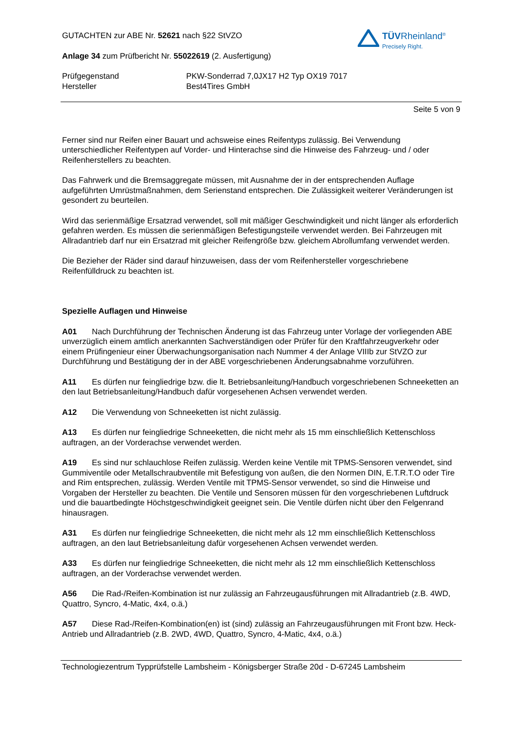TÜVRheinland<sup>®</sup>
Precisely Right.
GUTACHTEN zur ABE Nr. 52621 nach §22 StVZO
Anlage 34 zum Prüfbericht Nr. 55022619 (2. Ausfertigung)
Prüfgegenstand
Hersteller
PKW-Sonderrad 7,0JX17 H2 Typ OX19 7017
Best4Tires GmbH
Seite 5 von 9
Ferner sind nur Reifen einer Bauart und achsweise eines Reifentyps zulässig. Bei Verwendung unterschiedlicher Reifentypen auf Vorder- und Hinterachse sind die Hinweise des Fahrzeug- und / oder Reifenherstellers zu beachten.
Das Fahrwerk und die Bremsaggregate müssen, mit Ausnahme der in der entsprechenden Auflage aufgeführten Umrüstmaßnahmen, dem Serienstand entsprechen. Die Zulässigkeit weiterer Veränderungen ist gesondert zu beurteilen.
Wird das serienmäßige Ersatzrad verwendet, soll mit mäßiger Geschwindigkeit und nicht länger als erforderlich gefahren werden. Es müssen die serienmäßigen Befestigungsteile verwendet werden. Bei Fahrzeugen mit Allradantrieb darf nur ein Ersatzrad mit gleicher Reifengröße bzw. gleichem Abrollumfang verwendet werden.
Die Bezieher der Räder sind darauf hinzuweisen, dass der vom Reifenhersteller vorgeschriebene Reifenfülldruck zu beachten ist.
Spezielle Auflagen und Hinweise
A01 Nach Durchführung der Technischen Änderung ist das Fahrzeug unter Vorlage der vorliegenden ABE unverzüglich einem amtlich anerkannten Sachverständigen oder Prüfer für den Kraftfahrzeugverkehr oder einem Prüfingenieur einer Überwachungsorganisation nach Nummer 4 der Anlage VIIIb zur StVZO zur Durchführung und Bestätigung der in der ABE vorgeschriebenen Änderungsabnahme vorzuführen.
A11 Es dürfen nur feingliedrige bzw. die lt. Betriebsanleitung/Handbuch vorgeschriebenen Schneeketten an den laut Betriebsanleitung/Handbuch dafür vorgesehenen Achsen verwendet werden.
A12 Die Verwendung von Schneeketten ist nicht zulässig.
A13 Es dürfen nur feingliedrige Schneeketten, die nicht mehr als 15 mm einschließlich Kettenschloss auftragen, an der Vorderachse verwendet werden.
A19 Es sind nur schlauchlose Reifen zulässig. Werden keine Ventile mit TPMS-Sensoren verwendet, sind Gummiventile oder Metallschraubventile mit Befestigung von außen, die den Normen DIN, E.T.R.T.O oder Tire and Rim entsprechen, zulässig. Werden Ventile mit TPMS-Sensor verwendet, so sind die Hinweise und Vorgaben der Hersteller zu beachten. Die Ventile und Sensoren müssen für den vorgeschriebenen Luftdruck und die bauartbedingte Höchstgeschwindigkeit geeignet sein. Die Ventile dürfen nicht über den Felgenrand hinausragen.
A31 Es dürfen nur feingliedrige Schneeketten, die nicht mehr als 12 mm einschließlich Kettenschloss auftragen, an den laut Betriebsanleitung dafür vorgesehenen Achsen verwendet werden.
A33 Es dürfen nur feingliedrige Schneeketten, die nicht mehr als 12 mm einschließlich Kettenschloss auftragen, an der Vorderachse verwendet werden.
A56 Die Rad-/Reifen-Kombination ist nur zulässig an Fahrzeugausführungen mit Allradantrieb (z.B. 4WD, Quattro, Syncro, 4-Matic, 4x4, o.ä.)
A57 Diese Rad-/Reifen-Kombination(en) ist (sind) zulässig an Fahrzeugausführungen mit Front bzw. Heck-Antrieb und Allradantrieb (z.B. 2WD, 4WD, Quattro, Syncro, 4-Matic, 4x4, o.ä.)
Technologiezentrum Typprüfstelle Lambsheim - Königsberger Straße 20d - D-67245 Lambsheim